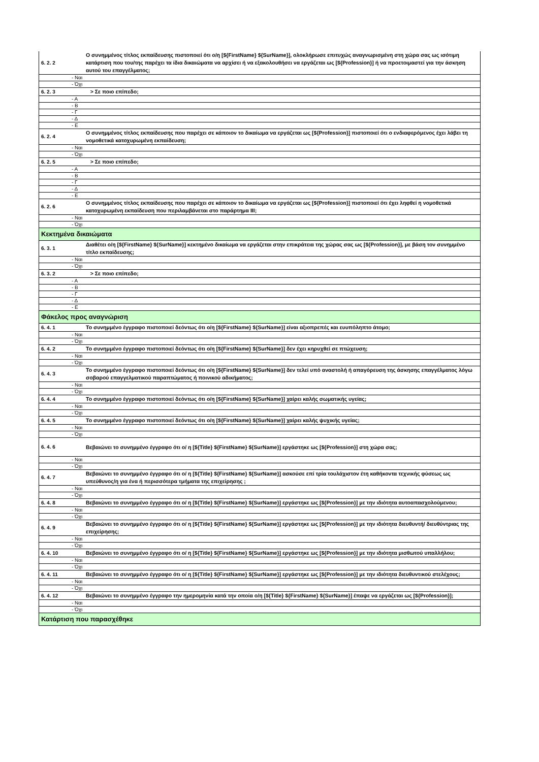| 6. 2. 2 | Ο συνημμένος τίτλος εκπαίδευσης πιστοποιεί ότι ο/η [${FirstName} ${SurName}], ολοκλήρωσε επιτυχώς αναγνωρισμένη στη χώρα σας ως ισότιμη κατάρτιση που του/της παρέχει τα ίδια δικαιώματα να αρχίσει ή να εξακολουθήσει να εργάζεται ως [${Profession}] ή να προετοιμαστεί για την άσκηση αυτού του επαγγέλματος; |
| - Ναι | |
| - Όχι | |
| 6. 2. 3 | > Σε ποιο επίπεδο; |
| - A | |
| - B | |
| - Γ | |
| - Δ | |
| - E | |
| 6. 2. 4 | Ο συνημμένος τίτλος εκπαίδευσης που παρέχει σε κάποιον το δικαίωμα να εργάζεται ως [${Profession}] πιστοποιεί ότι ο ενδιαφερόμενος έχει λάβει τη νομοθετικά κατοχυρωμένη εκπαίδευση; |
| - Ναι | |
| - Όχι | |
| 6. 2. 5 | > Σε ποιο επίπεδο; |
| - A | |
| - B | |
| - Γ | |
| - Δ | |
| - E | |
| 6. 2. 6 | Ο συνημμένος τίτλος εκπαίδευσης που παρέχει σε κάποιον το δικαίωμα να εργάζεται ως [${Profession}] πιστοποιεί ότι έχει ληφθεί η νομοθετικά κατοχυρωμένη εκπαίδευση που περιλαμβάνεται στο παράρτημα III; |
| - Ναι | |
| - Όχι | |
| Κεκτημένα δικαιώματα | |
| 6. 3. 1 | Διαθέτει ο/η [${FirstName} ${SurName}] κεκτημένο δικαίωμα να εργάζεται στην επικράτεια της χώρας σας ως [${Profession}], με βάση τον συνημμένο τίτλο εκπαίδευσης; |
| - Ναι | |
| - Όχι | |
| 6. 3. 2 | > Σε ποιο επίπεδο; |
| - A | |
| - B | |
| - Γ | |
| - Δ | |
| - E | |
| Φάκελος προς αναγνώριση | |
| 6. 4. 1 | Το συνημμένο έγγραφο πιστοποιεί δεόντως ότι ο/η [${FirstName} ${SurName}] είναι αξιοπρεπές και ευυπόληπτο άτομο; |
| - Ναι | |
| - Όχι | |
| 6. 4. 2 | Το συνημμένο έγγραφο πιστοποιεί δεόντως ότι ο/η [${FirstName} ${SurName}] δεν έχει κηρυχθεί σε πτώχευση; |
| - Ναι | |
| - Όχι | |
| 6. 4. 3 | Το συνημμένο έγγραφο πιστοποιεί δεόντως ότι ο/η [${FirstName} ${SurName}] δεν τελεί υπό αναστολή ή απαγόρευση της άσκησης επαγγέλματος λόγω σοβαρού επαγγελματικού παραπτώματος ή ποινικού αδικήματος; |
| - Ναι | |
| - Όχι | |
| 6. 4. 4 | Το συνημμένο έγγραφο πιστοποιεί δεόντως ότι ο/η [${FirstName} ${SurName}] χαίρει καλής σωματικής υγείας; |
| - Ναι | |
| - Όχι | |
| 6. 4. 5 | Το συνημμένο έγγραφο πιστοποιεί δεόντως ότι ο/η [${FirstName} ${SurName}] χαίρει καλής ψυχικής υγείας; |
| - Ναι | |
| - Όχι | |
| 6. 4. 6 | Βεβαιώνει το συνημμένο έγγραφο ότι ο/ η [${Title} ${FirstName} ${SurName}] εργάστηκε ως [${Profession}] στη χώρα σας; |
| - Ναι | |
| - Όχι | |
| 6. 4. 7 | Βεβαιώνει το συνημμένο έγγραφο ότι ο/ η [${Title} ${FirstName} ${SurName}] ασκούσε επί τρία τουλάχιστον έτη καθήκοντα τεχνικής φύσεως ως υπεύθυνος/η για ένα ή περισσότερα τμήματα της επιχείρησης ; |
| - Ναι | |
| - Όχι | |
| 6. 4. 8 | Βεβαιώνει το συνημμένο έγγραφο ότι ο/ η [${Title} ${FirstName} ${SurName}] εργάστηκε ως [${Profession}] με την ιδιότητα αυτοαπασχολούμενου; |
| - Ναι | |
| - Όχι | |
| 6. 4. 9 | Βεβαιώνει το συνημμένο έγγραφο ότι ο/ η [${Title} ${FirstName} ${SurName}] εργάστηκε ως [${Profession}] με την ιδιότητα διευθυντή/ διευθύντριας της επιχείρησης; |
| - Ναι | |
| - Όχι | |
| 6. 4. 10 | Βεβαιώνει το συνημμένο έγγραφο ότι ο/ η [${Title} ${FirstName} ${SurName}] εργάστηκε ως [${Profession}] με την ιδιότητα μισθωτού υπαλλήλου; |
| - Ναι | |
| - Όχι | |
| 6. 4. 11 | Βεβαιώνει το συνημμένο έγγραφο ότι ο/ η [${Title} ${FirstName} ${SurName}] εργάστηκε ως [${Profession}] με την ιδιότητα διευθυντικού στελέχους; |
| - Ναι | |
| - Όχι | |
| 6. 4. 12 | Βεβαιώνει το συνημμένο έγγραφο την ημερομηνία κατά την οποία ο/η [${Title} ${FirstName} ${SurName}] έπαψε να εργάζεται ως [${Profession}]; |
| - Ναι | |
| - Όχι | |
| Κατάρτιση που παρασχέθηκε | |